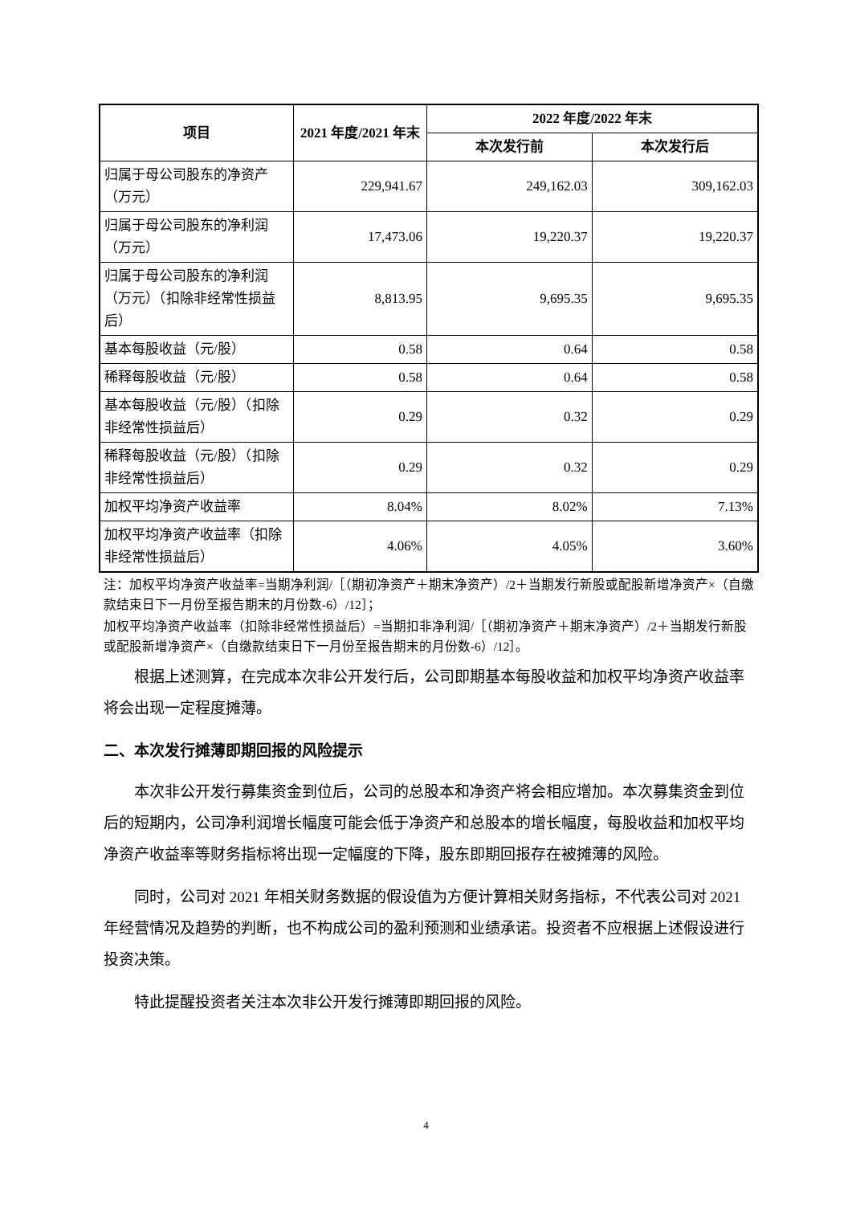| 项目 | 2021 年度/2021 年末 | 2022 年度/2022 年末 | |
| --- | --- | --- | --- |
| | | 本次发行前 | 本次发行后 |
| 归属于母公司股东的净资产（万元） | 229,941.67 | 249,162.03 | 309,162.03 |
| 归属于母公司股东的净利润（万元） | 17,473.06 | 19,220.37 | 19,220.37 |
| 归属于母公司股东的净利润（万元）（扣除非经常性损益后） | 8,813.95 | 9,695.35 | 9,695.35 |
| 基本每股收益（元/股） | 0.58 | 0.64 | 0.58 |
| 稀释每股收益（元/股） | 0.58 | 0.64 | 0.58 |
| 基本每股收益（元/股）（扣除非经常性损益后） | 0.29 | 0.32 | 0.29 |
| 稀释每股收益（元/股）（扣除非经常性损益后） | 0.29 | 0.32 | 0.29 |
| 加权平均净资产收益率 | 8.04% | 8.02% | 7.13% |
| 加权平均净资产收益率（扣除非经常性损益后） | 4.06% | 4.05% | 3.60% |
注：加权平均净资产收益率=当期净利润/［（期初净资产＋期末净资产）/2＋当期发行新股或配股新增净资产×（自缴款结束日下一月份至报告期末的月份数-6）/12］；
加权平均净资产收益率（扣除非经常性损益后）=当期扣非净利润/［（期初净资产＋期末净资产）/2＋当期发行新股或配股新增净资产×（自缴款结束日下一月份至报告期末的月份数-6）/12］。
根据上述测算，在完成本次非公开发行后，公司即期基本每股收益和加权平均净资产收益率将会出现一定程度摊薄。
二、本次发行摊薄即期回报的风险提示
本次非公开发行募集资金到位后，公司的总股本和净资产将会相应增加。本次募集资金到位后的短期内，公司净利润增长幅度可能会低于净资产和总股本的增长幅度，每股收益和加权平均净资产收益率等财务指标将出现一定幅度的下降，股东即期回报存在被摊薄的风险。
同时，公司对 2021 年相关财务数据的假设值为方便计算相关财务指标，不代表公司对 2021 年经营情况及趋势的判断，也不构成公司的盈利预测和业绩承诺。投资者不应根据上述假设进行投资决策。
特此提醒投资者关注本次非公开发行摊薄即期回报的风险。
4